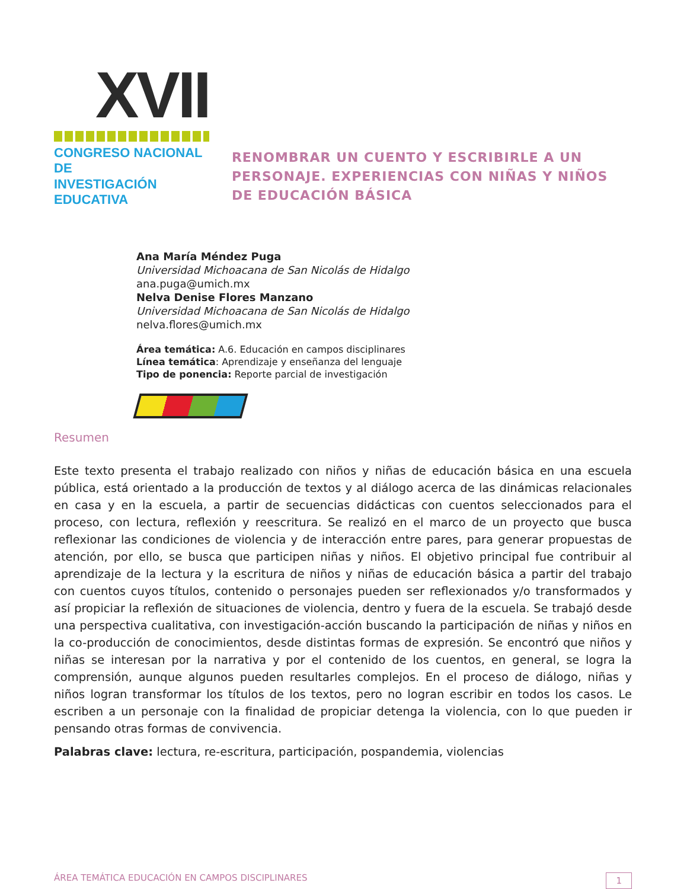XVII
CONGRESO NACIONAL DE
INVESTIGACIÓN EDUCATIVA
RENOMBRAR UN CUENTO Y ESCRIBIRLE A UN PERSONAJE. EXPERIENCIAS CON NIÑAS Y NIÑOS DE EDUCACIÓN BÁSICA
Ana María Méndez Puga
Universidad Michoacana de San Nicolás de Hidalgo
ana.puga@umich.mx
Nelva Denise Flores Manzano
Universidad Michoacana de San Nicolás de Hidalgo
nelva.flores@umich.mx
Área temática: A.6. Educación en campos disciplinares
Línea temática: Aprendizaje y enseñanza del lenguaje
Tipo de ponencia: Reporte parcial de investigación
Resumen
Este texto presenta el trabajo realizado con niños y niñas de educación básica en una escuela pública, está orientado a la producción de textos y al diálogo acerca de las dinámicas relacionales en casa y en la escuela, a partir de secuencias didácticas con cuentos seleccionados para el proceso, con lectura, reflexión y reescritura. Se realizó en el marco de un proyecto que busca reflexionar las condiciones de violencia y de interacción entre pares, para generar propuestas de atención, por ello, se busca que participen niñas y niños. El objetivo principal fue contribuir al aprendizaje de la lectura y la escritura de niños y niñas de educación básica a partir del trabajo con cuentos cuyos títulos, contenido o personajes pueden ser reflexionados y/o transformados y así propiciar la reflexión de situaciones de violencia, dentro y fuera de la escuela. Se trabajó desde una perspectiva cualitativa, con investigación-acción buscando la participación de niñas y niños en la co-producción de conocimientos, desde distintas formas de expresión. Se encontró que niños y niñas se interesan por la narrativa y por el contenido de los cuentos, en general, se logra la comprensión, aunque algunos pueden resultarles complejos. En el proceso de diálogo, niñas y niños logran transformar los títulos de los textos, pero no logran escribir en todos los casos. Le escriben a un personaje con la finalidad de propiciar detenga la violencia, con lo que pueden ir pensando otras formas de convivencia.
Palabras clave: lectura, re-escritura, participación, pospandemia, violencias
ÁREA TEMÁTICA EDUCACIÓN EN CAMPOS DISCIPLINARES 1